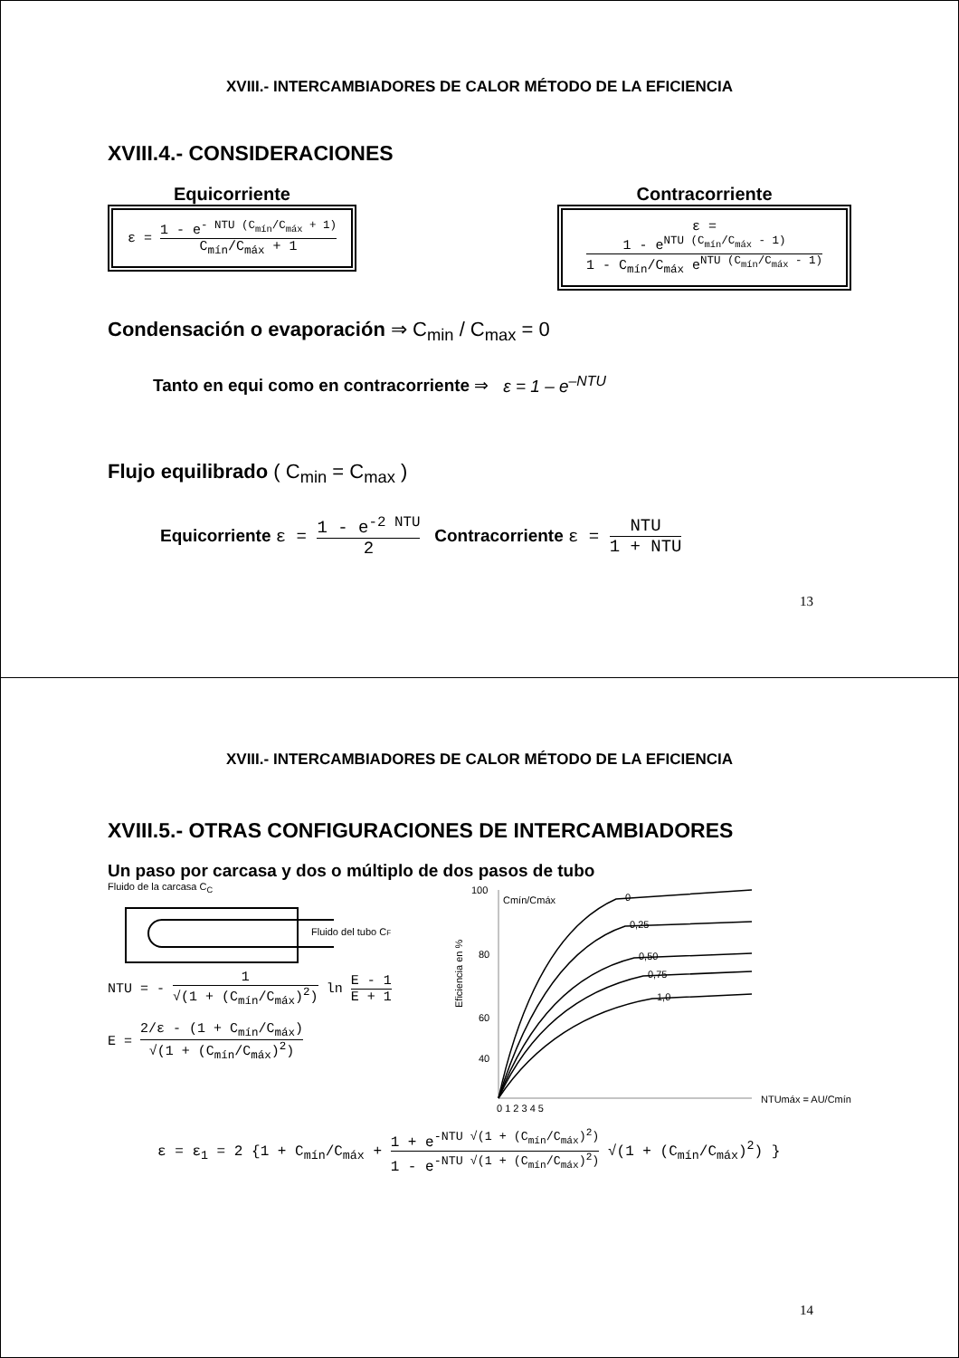XVIII.- INTERCAMBIADORES DE CALOR MÉTODO DE LA EFICIENCIA
XVIII.4.- CONSIDERACIONES
Equicorriente
ε = 1 - e<sup>- NTU (C<sub>mín</sub>/C<sub>máx</sub> + 1)</sup> C<sub>mín</sub>/C<sub>máx</sub> + 1
Contracorriente
ε = 1 - e<sup>NTU (C<sub>mín</sub>/C<sub>máx</sub> - 1)</sup> 1 - C<sub>mín</sub>/C<sub>máx</sub> e<sup>NTU (C<sub>mín</sub>/C<sub>máx</sub> - 1)</sup>
Condensación o evaporación ⇒ C<sub>min</sub> / C<sub>max</sub> = 0
Tanto en equi como en contracorriente ⇒ ε = 1 – e<sup>–NTU</sup>
Flujo equilibrado ( C<sub>min</sub> = C<sub>max</sub> )
Equicorriente ε = 1 - e<sup>-2 NTU</sup> 2 Contracorriente ε = NTU 1 + NTU
13
XVIII.- INTERCAMBIADORES DE CALOR MÉTODO DE LA EFICIENCIA
XVIII.5.- OTRAS CONFIGURACIONES DE INTERCAMBIADORES
Un paso por carcasa y dos o múltiplo de dos pasos de tubo
Fluido de la carcasa C<sub>C</sub>
Fluido del tubo CF
NTU = - 1 √(1 + (C<sub>mín</sub>/C<sub>máx</sub>)<sup>2</sup>) ln E - 1 E + 1
E = 2/ε - (1 + C<sub>mín</sub>/C<sub>máx</sub>) √(1 + (C<sub>mín</sub>/C<sub>máx</sub>)<sup>2</sup>)
100
80
60
40
Eficiencia en %
Cmín/Cmáx
0
0,25
0,50
0,75
1,0
0 1 2 3 4 5
NTUmáx = AU/Cmín
ε = ε<sub>1</sub> = 2 {1 + C<sub>mín</sub>/C<sub>máx</sub> + 1 + e<sup>-NTU √(1 + (C<sub>mín</sub>/C<sub>máx</sub>)<sup>2</sup>)</sup> 1 - e<sup>-NTU √(1 + (C<sub>mín</sub>/C<sub>máx</sub>)<sup>2</sup>)</sup> √(1 + (C<sub>mín</sub>/C<sub>máx</sub>)<sup>2</sup>) }
14